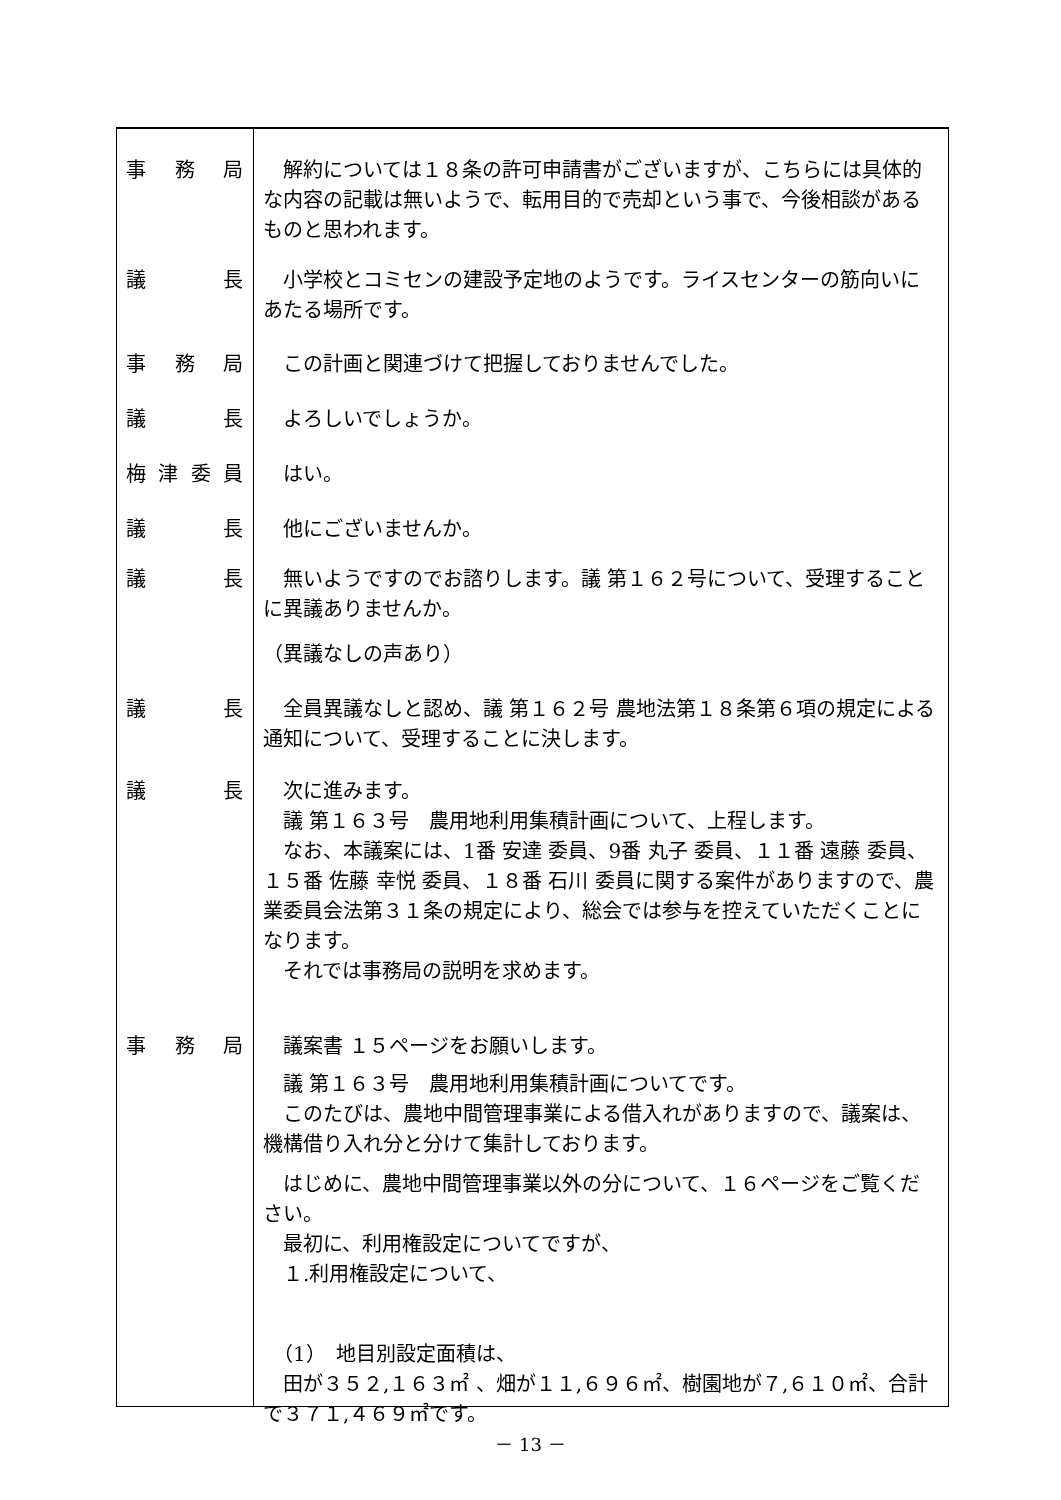事務局 　解約については１８条の許可申請書がございますが、こちらには具体的な内容の記載は無いようで、転用目的で売却という事で、今後相談があるものと思われます。
議長 　小学校とコミセンの建設予定地のようです。ライスセンターの筋向いにあたる場所です。
事務局 　この計画と関連づけて把握しておりませんでした。
議長 　よろしいでしょうか。
梅津委員 　はい。
議長 　他にございませんか。
議長 　無いようですのでお諮りします。議 第１６２号について、受理することに異議ありませんか。
（異議なしの声あり）
議長 　全員異議なしと認め、議 第１６２号 農地法第１８条第６項の規定による通知について、受理することに決します。
議長 　次に進みます。
　議 第１６３号　農用地利用集積計画について、上程します。
　なお、本議案には、1番 安達 委員、9番 丸子 委員、１１番 遠藤 委員、１５番 佐藤 幸悦 委員、１８番 石川 委員に関する案件がありますので、農業委員会法第３１条の規定により、総会では参与を控えていただくことになります。
　それでは事務局の説明を求めます。
事務局 　議案書 １５ページをお願いします。
　議 第１６３号　農用地利用集積計画についてです。
　このたびは、農地中間管理事業による借入れがありますので、議案は、機構借り入れ分と分けて集計しております。
　はじめに、農地中間管理事業以外の分について、１６ページをご覧ください。
　最初に、利用権設定についてですが、
　１.利用権設定について、
　（1）　地目別設定面積は、
　田が３５２,１６３㎡ 、畑が１１,６９６㎡、樹園地が７,６１０㎡、合計で３７１,４６９㎡です。
－ 13 －